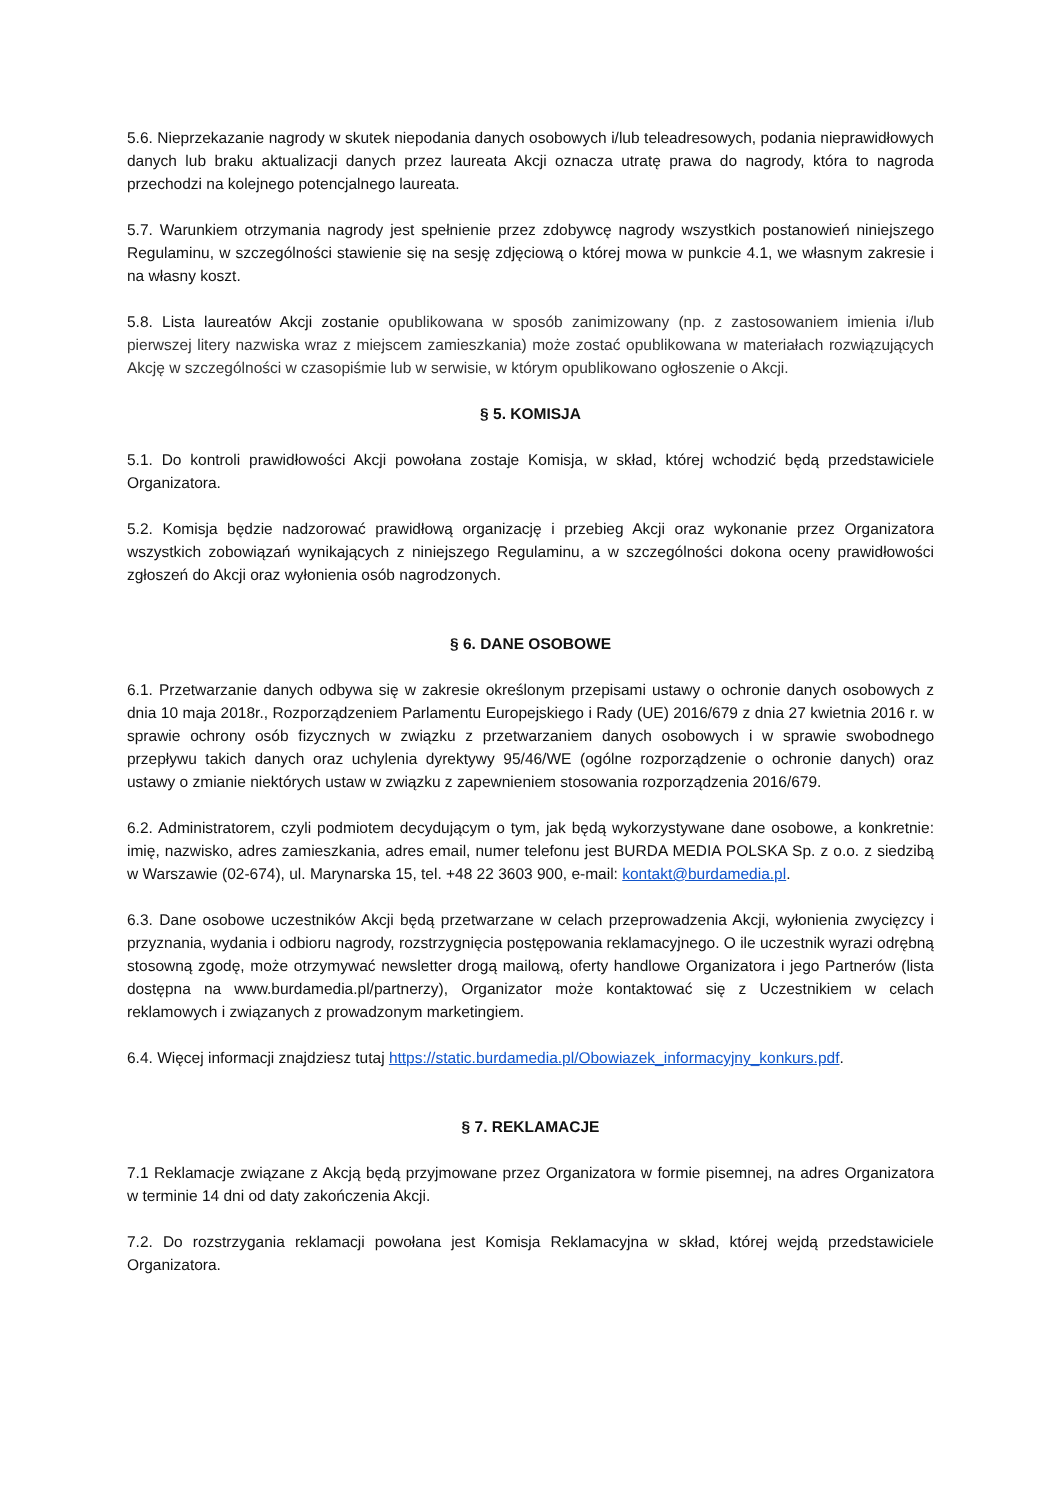5.6. Nieprzekazanie nagrody w skutek niepodania danych osobowych i/lub teleadresowych, podania nieprawidłowych danych lub braku aktualizacji danych przez laureata Akcji oznacza utratę prawa do nagrody, która to nagroda przechodzi na kolejnego potencjalnego laureata.
5.7. Warunkiem otrzymania nagrody jest spełnienie przez zdobywcę nagrody wszystkich postanowień niniejszego Regulaminu, w szczególności stawienie się na sesję zdjęciową o której mowa w punkcie 4.1, we własnym zakresie i na własny koszt.
5.8. Lista laureatów Akcji zostanie opublikowana w sposób zanimizowany (np. z zastosowaniem imienia i/lub pierwszej litery nazwiska wraz z miejscem zamieszkania) może zostać opublikowana w materiałach rozwiązujących Akcję w szczególności w czasopiśmie lub w serwisie, w którym opublikowano ogłoszenie o Akcji.
§ 5. KOMISJA
5.1. Do kontroli prawidłowości Akcji powołana zostaje Komisja, w skład, której wchodzić będą przedstawiciele Organizatora.
5.2. Komisja będzie nadzorować prawidłową organizację i przebieg Akcji oraz wykonanie przez Organizatora wszystkich zobowiązań wynikających z niniejszego Regulaminu, a w szczególności dokona oceny prawidłowości zgłoszeń do Akcji oraz wyłonienia osób nagrodzonych.
§ 6. DANE OSOBOWE
6.1. Przetwarzanie danych odbywa się w zakresie określonym przepisami ustawy o ochronie danych osobowych z dnia 10 maja 2018r., Rozporządzeniem Parlamentu Europejskiego i Rady (UE) 2016/679 z dnia 27 kwietnia 2016 r. w sprawie ochrony osób fizycznych w związku z przetwarzaniem danych osobowych i w sprawie swobodnego przepływu takich danych oraz uchylenia dyrektywy 95/46/WE (ogólne rozporządzenie o ochronie danych) oraz ustawy o zmianie niektórych ustaw w związku z zapewnieniem stosowania rozporządzenia 2016/679.
6.2. Administratorem, czyli podmiotem decydującym o tym, jak będą wykorzystywane dane osobowe, a konkretnie: imię, nazwisko, adres zamieszkania, adres email, numer telefonu jest BURDA MEDIA POLSKA Sp. z o.o. z siedzibą w Warszawie (02-674), ul. Marynarska 15, tel. +48 22 3603 900, e-mail: kontakt@burdamedia.pl.
6.3. Dane osobowe uczestników Akcji będą przetwarzane w celach przeprowadzenia Akcji, wyłonienia zwycięzcy i przyznania, wydania i odbioru nagrody, rozstrzygnięcia postępowania reklamacyjnego. O ile uczestnik wyrazi odrębną stosowną zgodę, może otrzymywać newsletter drogą mailową, oferty handlowe Organizatora i jego Partnerów (lista dostępna na www.burdamedia.pl/partnerzy), Organizator może kontaktować się z Uczestnikiem w celach reklamowych i związanych z prowadzonym marketingiem.
6.4. Więcej informacji znajdziesz tutaj https://static.burdamedia.pl/Obowiazek_informacyjny_konkurs.pdf.
§ 7. REKLAMACJE
7.1 Reklamacje związane z Akcją będą przyjmowane przez Organizatora w formie pisemnej, na adres Organizatora w terminie 14 dni od daty zakończenia Akcji.
7.2. Do rozstrzygania reklamacji powołana jest Komisja Reklamacyjna w skład, której wejdą przedstawiciele Organizatora.